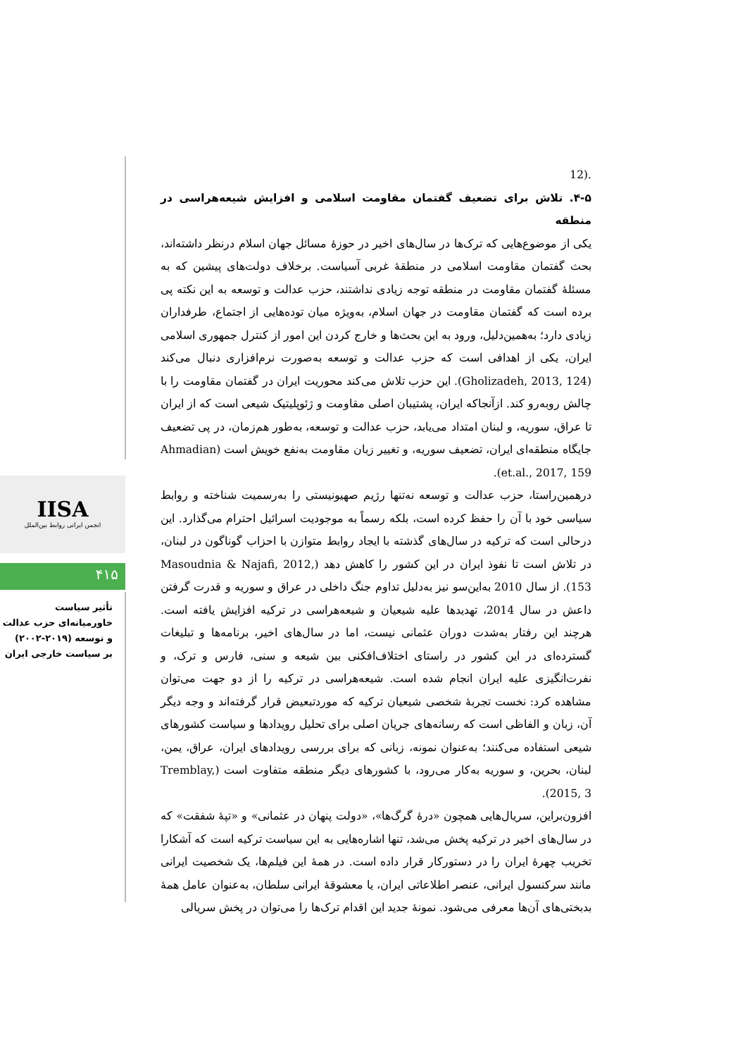.(12
۴-۵. تلاش برای تضعیف گفتمان مقاومت اسلامی و افزایش شیعه‌هراسی در منطقه
یکی از موضوع‌هایی که ترک‌ها در سال‌های اخیر در حوزهٔ مسائل جهان اسلام درنظر داشته‌اند، بحث گفتمان مقاومت اسلامی در منطقهٔ غربی آسیاست. برخلاف دولت‌های پیشین که به مسئلهٔ گفتمان مقاومت در منطقه توجه زیادی نداشتند، حزب عدالت و توسعه به این نکته پی برده است که گفتمان مقاومت در جهان اسلام، به‌ویژه میان توده‌هایی از اجتماع، طرفداران زیادی دارد؛ به‌همین‌دلیل، ورود به این بحث‌ها و خارج کردن این امور از کنترل جمهوری اسلامی ایران، یکی از اهدافی است که حزب عدالت و توسعه به‌صورت نرم‌افزاری دنبال می‌کند (Gholizadeh, 2013, 124). این حزب تلاش می‌کند محوریت ایران در گفتمان مقاومت را با چالش روبه‌رو کند. ازآنجاکه ایران، پشتیبان اصلی مقاومت و ژئوپلیتیک شیعی است که از ایران تا عراق، سوریه، و لبنان امتداد می‌یابد، حزب عدالت و توسعه، به‌طور هم‌زمان، در پی تضعیف جایگاه منطقه‌ای ایران، تضعیف سوریه، و تغییر زبان مقاومت به‌نفع خویش است (Ahmadian et.al., 2017, 159).
درهمین‌راستا، حزب عدالت و توسعه نه‌تنها رژیم صهیونیستی را به‌رسمیت شناخته و روابط سیاسی خود با آن را حفظ کرده است، بلکه رسماً به موجودیت اسرائیل احترام می‌گذارد. این درحالی است که ترکیه در سال‌های گذشته با ایجاد روابط متوازن با احزاب گوناگون در لبنان، در تلاش است تا نفوذ ایران در این کشور را کاهش دهد (Masoudnia & Najafi, 2012, 153). از سال 2010 به‌این‌سو نیز به‌دلیل تداوم جنگ داخلی در عراق و سوریه و قدرت گرفتن داعش در سال 2014، تهدیدها علیه شیعیان و شیعه‌هراسی در ترکیه افزایش یافته است. هرچند این رفتار به‌شدت دوران عثمانی نیست، اما در سال‌های اخیر، برنامه‌ها و تبلیغات گسترده‌ای در این کشور در راستای اختلاف‌افکنی بین شیعه و سنی، فارس و ترک، و نفرت‌انگیزی علیه ایران انجام شده است. شیعه‌هراسی در ترکیه را از دو جهت می‌توان مشاهده کرد: نخست تجربهٔ شخصی شیعیان ترکیه که موردتبعیض قرار گرفته‌اند و وجه دیگر آن، زبان و الفاظی است که رسانه‌های جریان اصلی برای تحلیل رویدادها و سیاست کشورهای شیعی استفاده می‌کنند؛ به‌عنوان نمونه، زبانی که برای بررسی رویدادهای ایران، عراق، یمن، لبنان، بحرین، و سوریه به‌کار می‌رود، با کشورهای دیگر منطقه متفاوت است (Tremblay, 2015, 3).
افزون‌براین، سریال‌هایی همچون «درهٔ گرگ‌ها»، «دولت پنهان در عثمانی» و «تپهٔ شفقت» که در سال‌های اخیر در ترکیه پخش می‌شد، تنها اشاره‌هایی به این سیاست ترکیه است که آشکارا تخریب چهرهٔ ایران را در دستورکار قرار داده است. در همهٔ این فیلم‌ها، یک شخصیت ایرانی مانند سرکنسول ایرانی، عنصر اطلاعاتی ایران، یا معشوقهٔ ایرانی سلطان، به‌عنوان عامل همهٔ بدبختی‌های آن‌ها معرفی می‌شود. نمونهٔ جدید این اقدام ترک‌ها را می‌توان در پخش سریالی
IISA
انجمن ایرانی روابط بین‌الملل
۴۱۵
تأثیر سیاست
خاورمیانه‌ای حزب عدالت
و توسعه (۲۰۱۹-۲۰۰۲)
بر سیاست خارجی ایران